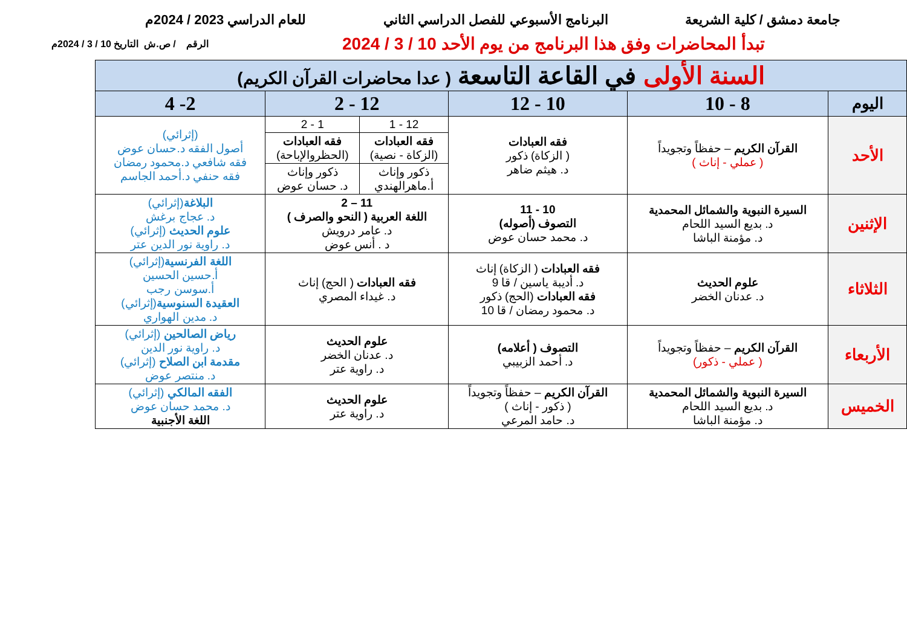جامعة دمشق / كلية الشريعة البرنامج الأسبوعي للفصل الدراسي الثاني للعام الدراسي 2023 / 2024م
تبدأ المحاضرات وفق هذا البرنامج من يوم الأحد 10 / 3 / 2024 الرقم / ص.ش التاريخ 10 / 3 / 2024م
| السنة الأولى في القاعة التاسعة ( عدا محاضرات القرآن الكريم) | | | | | |
| --- | --- | --- | --- | --- | --- |
| اليوم | 8 - 10 | 10 - 12 | 12 - 2 | | 2- 4 |
| الأحد | القرآن الكريم – حفظاً وتجويداً ( عملي - إناث ) | فقه العبادات ( الزكاة) ذكور د. هيثم ضاهر | 12 - 1 | 1 - 2 | (إثرائي) أصول الفقه د.حسان عوض فقه شافعي د.محمود رمضان فقه حنفي د.أحمد الجاسم |
| | | | فقه العبادات (الزكاة - نصية) | فقه العبادات (الحظروالإباحة) | |
| | | | ذكور وإناث أ.ماهرالهندي | ذكور وإناث د. حسان عوض | |
| الإثنين | السيرة النبوية والشمائل المحمدية د. بديع السيد اللحام د. مؤمنة الباشا | 10 - 11 التصوف (أصوله) د. محمد حسان عوض | 11 – 2 اللغة العربية ( النحو والصرف ) د. عامر درويش د . أنس عوض | | البلاغة (إثرائي) د. عجاج برغش علوم الحديث (إثرائي) د. راوية نور الدين عتر |
| الثلاثاء | علوم الحديث د. عدنان الخضر | فقه العبادات ( الزكاة) إناث د. أديبة ياسين / قا 9 فقه العبادات (الحج) ذكور د. محمود رمضان / قا 10 | فقه العبادات ( الحج) إناث د. غيداء المصري | | اللغة الفرنسية (إثرائي) أ.حسين الحسين أ.سوسن رجب العقيدة السنوسية (إثرائي) د. مدين الهواري |
| الأربعاء | القرآن الكريم – حفظاً وتجويداً ( عملي - ذكور) | التصوف ( أعلامه) د. أحمد الزبيبي | علوم الحديث د. عدنان الخضر د. راوية عتر | | رياض الصالحين (إثرائي) د. راوية نور الدين مقدمة ابن الصلاح (إثرائي) د. منتصر عوض |
| الخميس | السيرة النبوية والشمائل المحمدية د. بديع السيد اللحام د. مؤمنة الباشا | القرآن الكريم – حفظاً وتجويداً ( ذكور - إناث ) د. حامد المرعي | علوم الحديث د. راوية عتر | | الفقه المالكي (إثرائي) د. محمد حسان عوض اللغة الأجنبية |